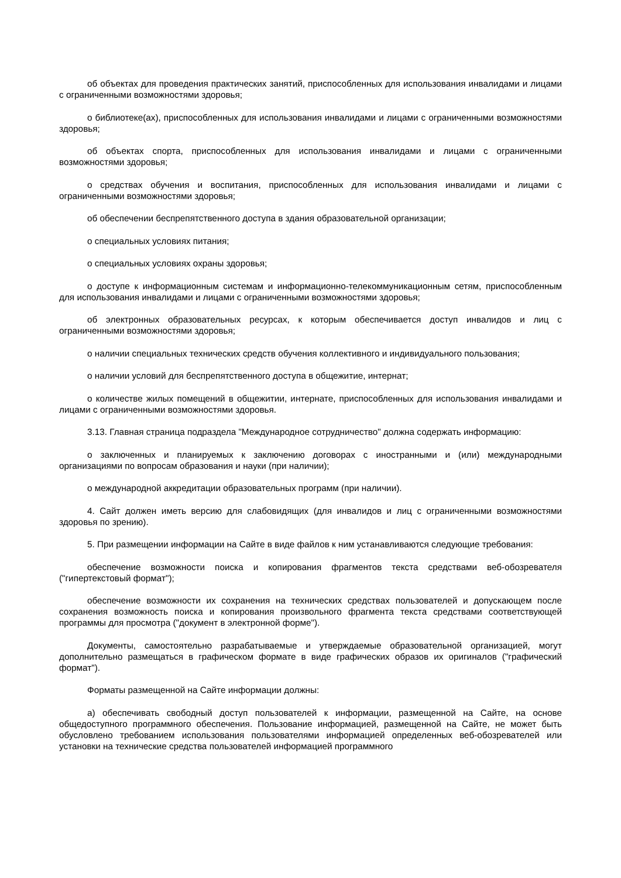об объектах для проведения практических занятий, приспособленных для использования инвалидами и лицами с ограниченными возможностями здоровья;
о библиотеке(ах), приспособленных для использования инвалидами и лицами с ограниченными возможностями здоровья;
об объектах спорта, приспособленных для использования инвалидами и лицами с ограниченными возможностями здоровья;
о средствах обучения и воспитания, приспособленных для использования инвалидами и лицами с ограниченными возможностями здоровья;
об обеспечении беспрепятственного доступа в здания образовательной организации;
о специальных условиях питания;
о специальных условиях охраны здоровья;
о доступе к информационным системам и информационно-телекоммуникационным сетям, приспособленным для использования инвалидами и лицами с ограниченными возможностями здоровья;
об электронных образовательных ресурсах, к которым обеспечивается доступ инвалидов и лиц с ограниченными возможностями здоровья;
о наличии специальных технических средств обучения коллективного и индивидуального пользования;
о наличии условий для беспрепятственного доступа в общежитие, интернат;
о количестве жилых помещений в общежитии, интернате, приспособленных для использования инвалидами и лицами с ограниченными возможностями здоровья.
3.13. Главная страница подраздела "Международное сотрудничество" должна содержать информацию:
о заключенных и планируемых к заключению договорах с иностранными и (или) международными организациями по вопросам образования и науки (при наличии);
о международной аккредитации образовательных программ (при наличии).
4. Сайт должен иметь версию для слабовидящих (для инвалидов и лиц с ограниченными возможностями здоровья по зрению).
5. При размещении информации на Сайте в виде файлов к ним устанавливаются следующие требования:
обеспечение возможности поиска и копирования фрагментов текста средствами веб-обозревателя ("гипертекстовый формат");
обеспечение возможности их сохранения на технических средствах пользователей и допускающем после сохранения возможность поиска и копирования произвольного фрагмента текста средствами соответствующей программы для просмотра ("документ в электронной форме").
Документы, самостоятельно разрабатываемые и утверждаемые образовательной организацией, могут дополнительно размещаться в графическом формате в виде графических образов их оригиналов ("графический формат").
Форматы размещенной на Сайте информации должны:
а) обеспечивать свободный доступ пользователей к информации, размещенной на Сайте, на основе общедоступного программного обеспечения. Пользование информацией, размещенной на Сайте, не может быть обусловлено требованием использования пользователями информацией определенных веб-обозревателей или установки на технические средства пользователей информацией программного